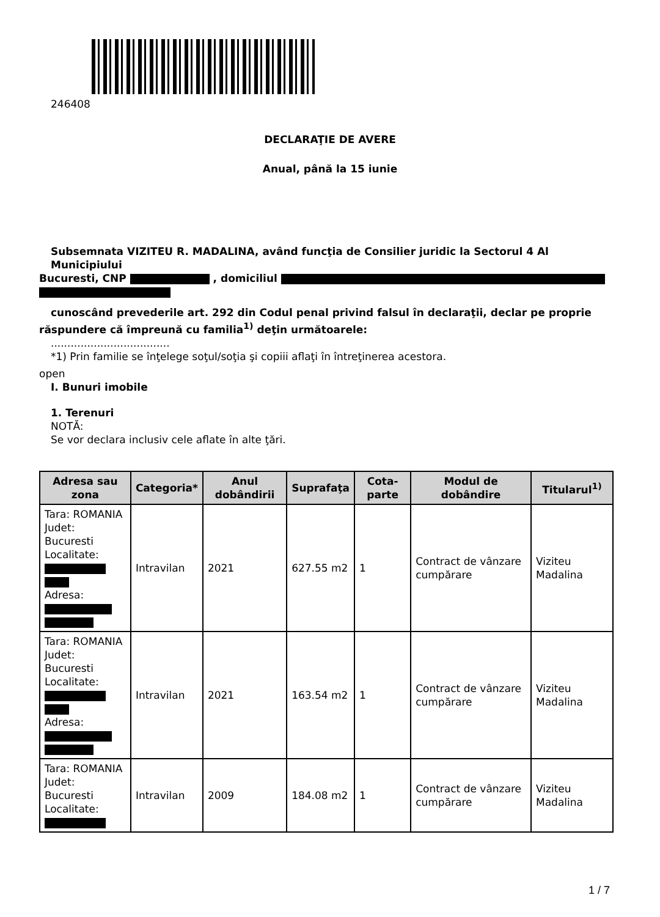246408
DECLARAŢIE DE AVERE
Anual, până la 15 iunie
Subsemnata VIZITEU R. MADALINA, având funcţia de Consilier juridic la Sectorul 4 Al Municipiului
Bucuresti, CNP , domiciliul
cunoscând prevederile art. 292 din Codul penal privind falsul în declaraţii, declar pe proprie
răspundere că împreună cu familia<sup>1)</sup> deţin următoarele:
....................................
*1) Prin familie se înţelege soţul/soţia şi copiii aflaţi în întreţinerea acestora.
open
I. Bunuri imobile
1. Terenuri
NOTĂ:
Se vor declara inclusiv cele aflate în alte ţări.
| Adresa sau zona | Categoria* | Anul dobândirii | Suprafaţa | Cota-parte | Modul de dobândire | Titularul<sup>1)</sup> |
| --- | --- | --- | --- | --- | --- | --- |
| Tara: ROMANIA Judet: Bucuresti Localitate: Adresa: | Intravilan | 2021 | 627.55 m2 | 1 | Contract de vânzare cumpărare | Viziteu Madalina |
| Tara: ROMANIA Judet: Bucuresti Localitate: Adresa: | Intravilan | 2021 | 163.54 m2 | 1 | Contract de vânzare cumpărare | Viziteu Madalina |
| Tara: ROMANIA Judet: Bucuresti Localitate: | Intravilan | 2009 | 184.08 m2 | 1 | Contract de vânzare cumpărare | Viziteu Madalina |
1 / 7